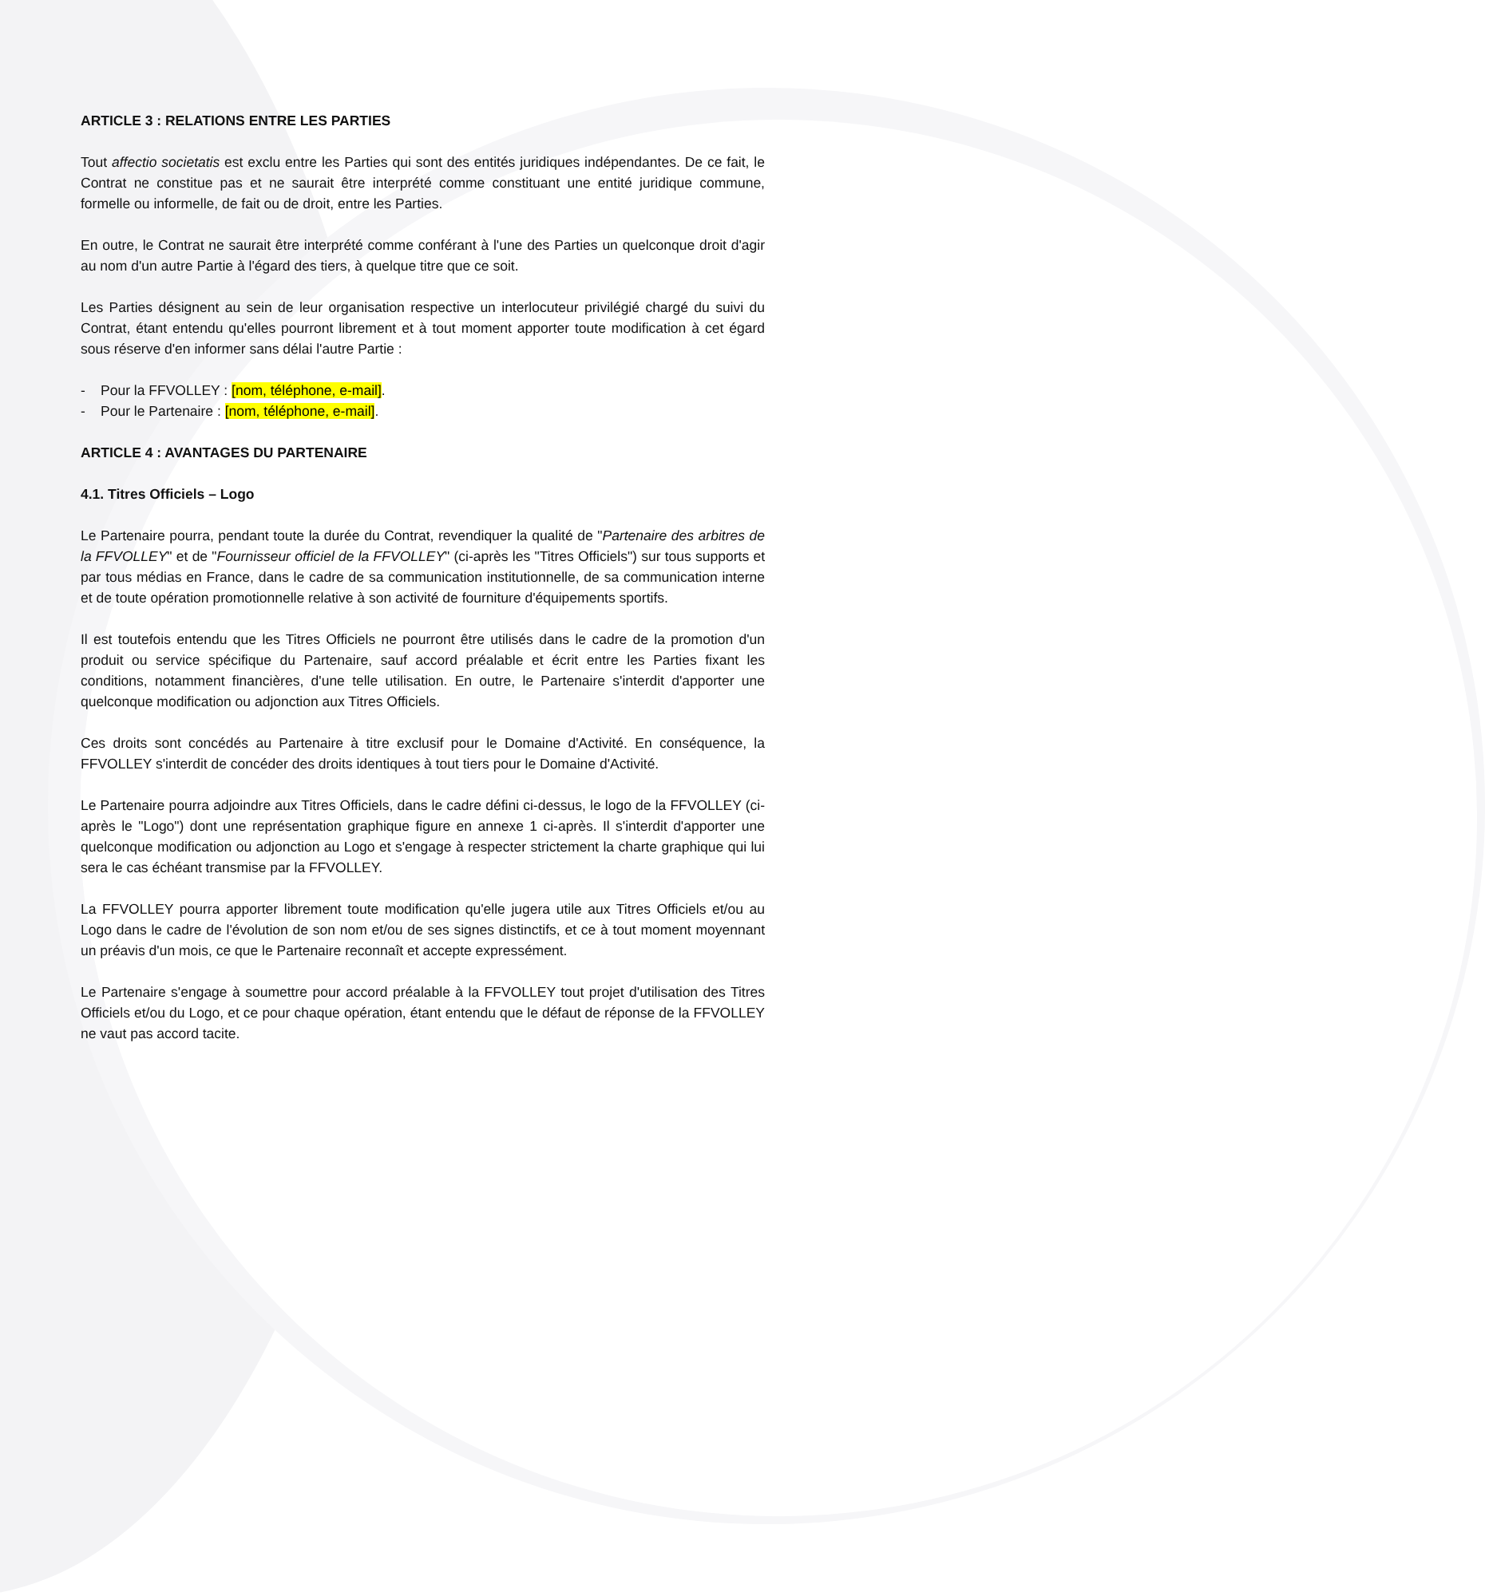ARTICLE 3 : RELATIONS ENTRE LES PARTIES
Tout affectio societatis est exclu entre les Parties qui sont des entités juridiques indépendantes. De ce fait, le Contrat ne constitue pas et ne saurait être interprété comme constituant une entité juridique commune, formelle ou informelle, de fait ou de droit, entre les Parties.
En outre, le Contrat ne saurait être interprété comme conférant à l'une des Parties un quelconque droit d'agir au nom d'un autre Partie à l'égard des tiers, à quelque titre que ce soit.
Les Parties désignent au sein de leur organisation respective un interlocuteur privilégié chargé du suivi du Contrat, étant entendu qu'elles pourront librement et à tout moment apporter toute modification à cet égard sous réserve d'en informer sans délai l'autre Partie :
- Pour la FFVOLLEY : [nom, téléphone, e-mail].
- Pour le Partenaire : [nom, téléphone, e-mail].
ARTICLE 4 : AVANTAGES DU PARTENAIRE
4.1. Titres Officiels – Logo
Le Partenaire pourra, pendant toute la durée du Contrat, revendiquer la qualité de "Partenaire des arbitres de la FFVOLLEY" et de "Fournisseur officiel de la FFVOLLEY" (ci-après les "Titres Officiels") sur tous supports et par tous médias en France, dans le cadre de sa communication institutionnelle, de sa communication interne et de toute opération promotionnelle relative à son activité de fourniture d'équipements sportifs.
Il est toutefois entendu que les Titres Officiels ne pourront être utilisés dans le cadre de la promotion d'un produit ou service spécifique du Partenaire, sauf accord préalable et écrit entre les Parties fixant les conditions, notamment financières, d'une telle utilisation. En outre, le Partenaire s'interdit d'apporter une quelconque modification ou adjonction aux Titres Officiels.
Ces droits sont concédés au Partenaire à titre exclusif pour le Domaine d'Activité. En conséquence, la FFVOLLEY s'interdit de concéder des droits identiques à tout tiers pour le Domaine d'Activité.
Le Partenaire pourra adjoindre aux Titres Officiels, dans le cadre défini ci-dessus, le logo de la FFVOLLEY (ci-après le "Logo") dont une représentation graphique figure en annexe 1 ci-après. Il s'interdit d'apporter une quelconque modification ou adjonction au Logo et s'engage à respecter strictement la charte graphique qui lui sera le cas échéant transmise par la FFVOLLEY.
La FFVOLLEY pourra apporter librement toute modification qu'elle jugera utile aux Titres Officiels et/ou au Logo dans le cadre de l'évolution de son nom et/ou de ses signes distinctifs, et ce à tout moment moyennant un préavis d'un mois, ce que le Partenaire reconnaît et accepte expressément.
Le Partenaire s'engage à soumettre pour accord préalable à la FFVOLLEY tout projet d'utilisation des Titres Officiels et/ou du Logo, et ce pour chaque opération, étant entendu que le défaut de réponse de la FFVOLLEY ne vaut pas accord tacite.